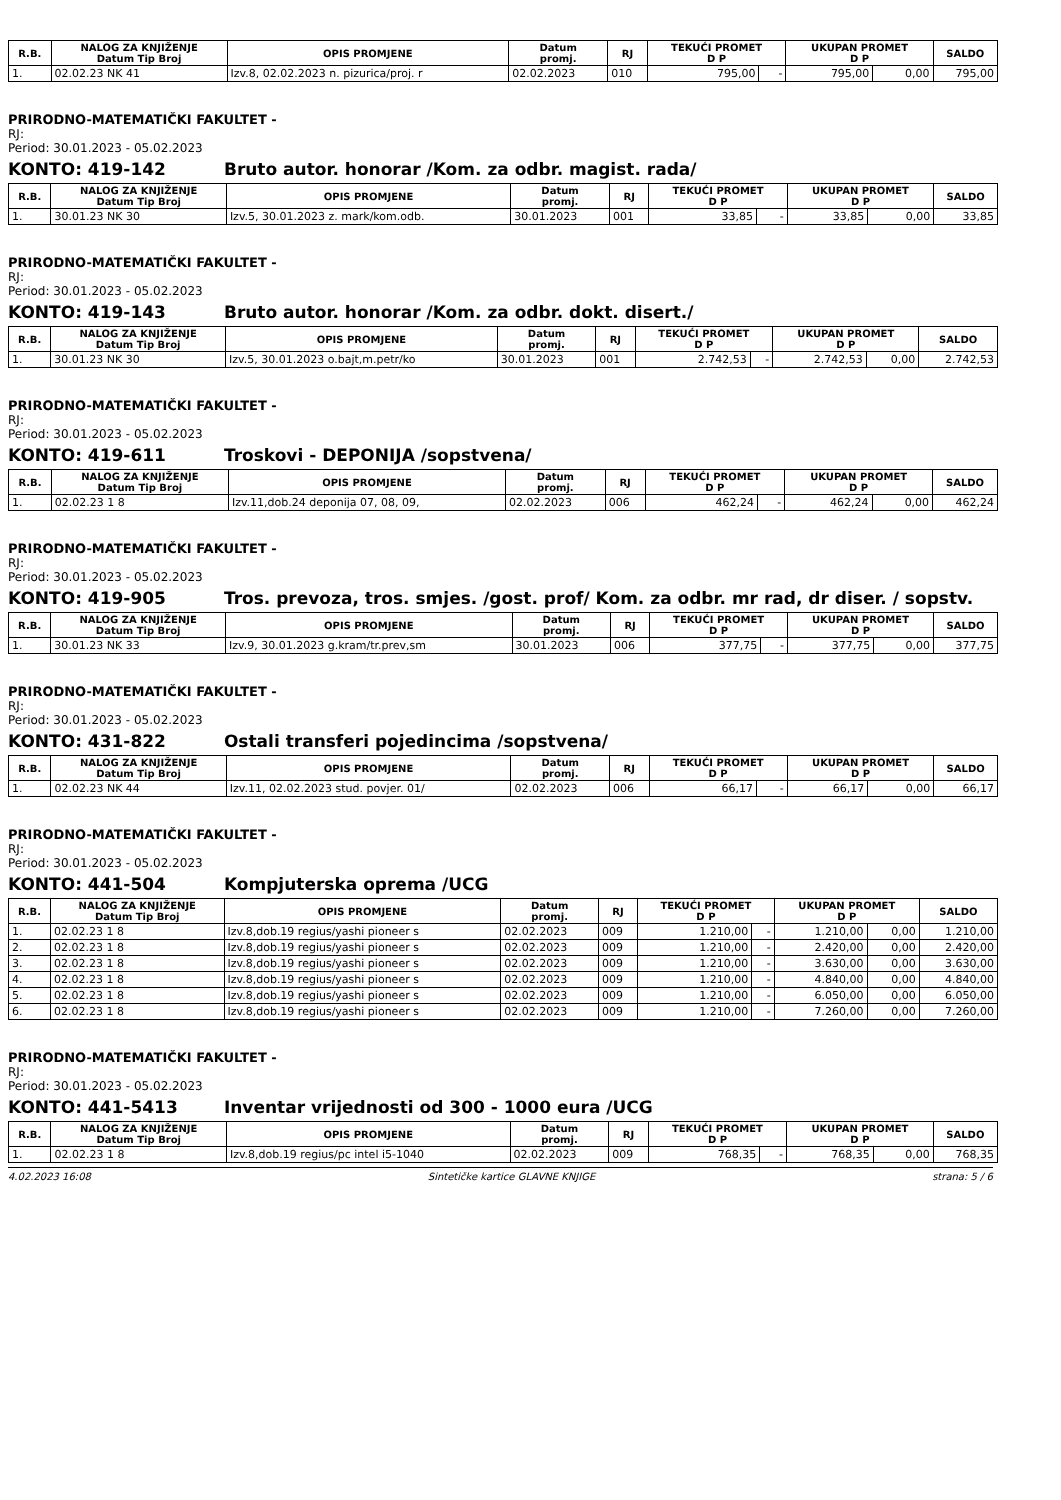| R.B. | NALOG ZA KNJIŽENJE Datum Tip Broj | OPIS PROMJENE | Datum promj. | RJ | TEKUĆI PROMET D P | | UKUPAN PROMET D P | | SALDO |
| --- | --- | --- | --- | --- | --- | --- | --- | --- | --- |
| 1. | 02.02.23 NK 41 | Izv.8, 02.02.2023 n. pizurica/proj. r | 02.02.2023 | 010 | 795,00 | - | 795,00 | 0,00 | 795,00 |
PRIRODNO-MATEMATIČKI FAKULTET -
RJ:
Period: 30.01.2023 - 05.02.2023
KONTO: 419-142 Bruto autor. honorar /Kom. za odbr. magist. rada/
| R.B. | NALOG ZA KNJIŽENJE Datum Tip Broj | OPIS PROMJENE | Datum promj. | RJ | TEKUĆI PROMET D P | | UKUPAN PROMET D P | | SALDO |
| --- | --- | --- | --- | --- | --- | --- | --- | --- | --- |
| 1. | 30.01.23 NK 30 | Izv.5, 30.01.2023 z. mark/kom.odb. | 30.01.2023 | 001 | 33,85 | - | 33,85 | 0,00 | 33,85 |
PRIRODNO-MATEMATIČKI FAKULTET -
RJ:
Period: 30.01.2023 - 05.02.2023
KONTO: 419-143 Bruto autor. honorar /Kom. za odbr. dokt. disert./
| R.B. | NALOG ZA KNJIŽENJE Datum Tip Broj | OPIS PROMJENE | Datum promj. | RJ | TEKUĆI PROMET D P | | UKUPAN PROMET D P | | SALDO |
| --- | --- | --- | --- | --- | --- | --- | --- | --- | --- |
| 1. | 30.01.23 NK 30 | Izv.5, 30.01.2023 o.bajt,m.petr/ko | 30.01.2023 | 001 | 2.742,53 | - | 2.742,53 | 0,00 | 2.742,53 |
PRIRODNO-MATEMATIČKI FAKULTET -
RJ:
Period: 30.01.2023 - 05.02.2023
KONTO: 419-611 Troskovi - DEPONIJA /sopstvena/
| R.B. | NALOG ZA KNJIŽENJE Datum Tip Broj | OPIS PROMJENE | Datum promj. | RJ | TEKUĆI PROMET D P | | UKUPAN PROMET D P | | SALDO |
| --- | --- | --- | --- | --- | --- | --- | --- | --- | --- |
| 1. | 02.02.23 1 8 | Izv.11,dob.24 deponija 07, 08, 09, | 02.02.2023 | 006 | 462,24 | - | 462,24 | 0,00 | 462,24 |
PRIRODNO-MATEMATIČKI FAKULTET -
RJ:
Period: 30.01.2023 - 05.02.2023
KONTO: 419-905 Tros. prevoza, tros. smjes. /gost. prof/ Kom. za odbr. mr rad, dr diser. / sopstv.
| R.B. | NALOG ZA KNJIŽENJE Datum Tip Broj | OPIS PROMJENE | Datum promj. | RJ | TEKUĆI PROMET D P | | UKUPAN PROMET D P | | SALDO |
| --- | --- | --- | --- | --- | --- | --- | --- | --- | --- |
| 1. | 30.01.23 NK 33 | Izv.9, 30.01.2023 g.kram/tr.prev,sm | 30.01.2023 | 006 | 377,75 | - | 377,75 | 0,00 | 377,75 |
PRIRODNO-MATEMATIČKI FAKULTET -
RJ:
Period: 30.01.2023 - 05.02.2023
KONTO: 431-822 Ostali transferi pojedincima /sopstvena/
| R.B. | NALOG ZA KNJIŽENJE Datum Tip Broj | OPIS PROMJENE | Datum promj. | RJ | TEKUĆI PROMET D P | | UKUPAN PROMET D P | | SALDO |
| --- | --- | --- | --- | --- | --- | --- | --- | --- | --- |
| 1. | 02.02.23 NK 44 | Izv.11, 02.02.2023 stud. povjer. 01/ | 02.02.2023 | 006 | 66,17 | - | 66,17 | 0,00 | 66,17 |
PRIRODNO-MATEMATIČKI FAKULTET -
RJ:
Period: 30.01.2023 - 05.02.2023
KONTO: 441-504 Kompjuterska oprema /UCG
| R.B. | NALOG ZA KNJIŽENJE Datum Tip Broj | OPIS PROMJENE | Datum promj. | RJ | TEKUĆI PROMET D P | | UKUPAN PROMET D P | | SALDO |
| --- | --- | --- | --- | --- | --- | --- | --- | --- | --- |
| 1. | 02.02.23 1 8 | Izv.8,dob.19 regius/yashi pioneer s | 02.02.2023 | 009 | 1.210,00 | - | 1.210,00 | 0,00 | 1.210,00 |
| 2. | 02.02.23 1 8 | Izv.8,dob.19 regius/yashi pioneer s | 02.02.2023 | 009 | 1.210,00 | - | 2.420,00 | 0,00 | 2.420,00 |
| 3. | 02.02.23 1 8 | Izv.8,dob.19 regius/yashi pioneer s | 02.02.2023 | 009 | 1.210,00 | - | 3.630,00 | 0,00 | 3.630,00 |
| 4. | 02.02.23 1 8 | Izv.8,dob.19 regius/yashi pioneer s | 02.02.2023 | 009 | 1.210,00 | - | 4.840,00 | 0,00 | 4.840,00 |
| 5. | 02.02.23 1 8 | Izv.8,dob.19 regius/yashi pioneer s | 02.02.2023 | 009 | 1.210,00 | - | 6.050,00 | 0,00 | 6.050,00 |
| 6. | 02.02.23 1 8 | Izv.8,dob.19 regius/yashi pioneer s | 02.02.2023 | 009 | 1.210,00 | - | 7.260,00 | 0,00 | 7.260,00 |
PRIRODNO-MATEMATIČKI FAKULTET -
RJ:
Period: 30.01.2023 - 05.02.2023
KONTO: 441-5413 Inventar vrijednosti od 300 - 1000 eura /UCG
| R.B. | NALOG ZA KNJIŽENJE Datum Tip Broj | OPIS PROMJENE | Datum promj. | RJ | TEKUĆI PROMET D P | | UKUPAN PROMET D P | | SALDO |
| --- | --- | --- | --- | --- | --- | --- | --- | --- | --- |
| 1. | 02.02.23 1 8 | Izv.8,dob.19 regius/pc intel i5-1040 | 02.02.2023 | 009 | 768,35 | - | 768,35 | 0,00 | 768,35 |
4.02.2023 16:08 Sintetičke kartice GLAVNE KNJIGE strana: 5 / 6